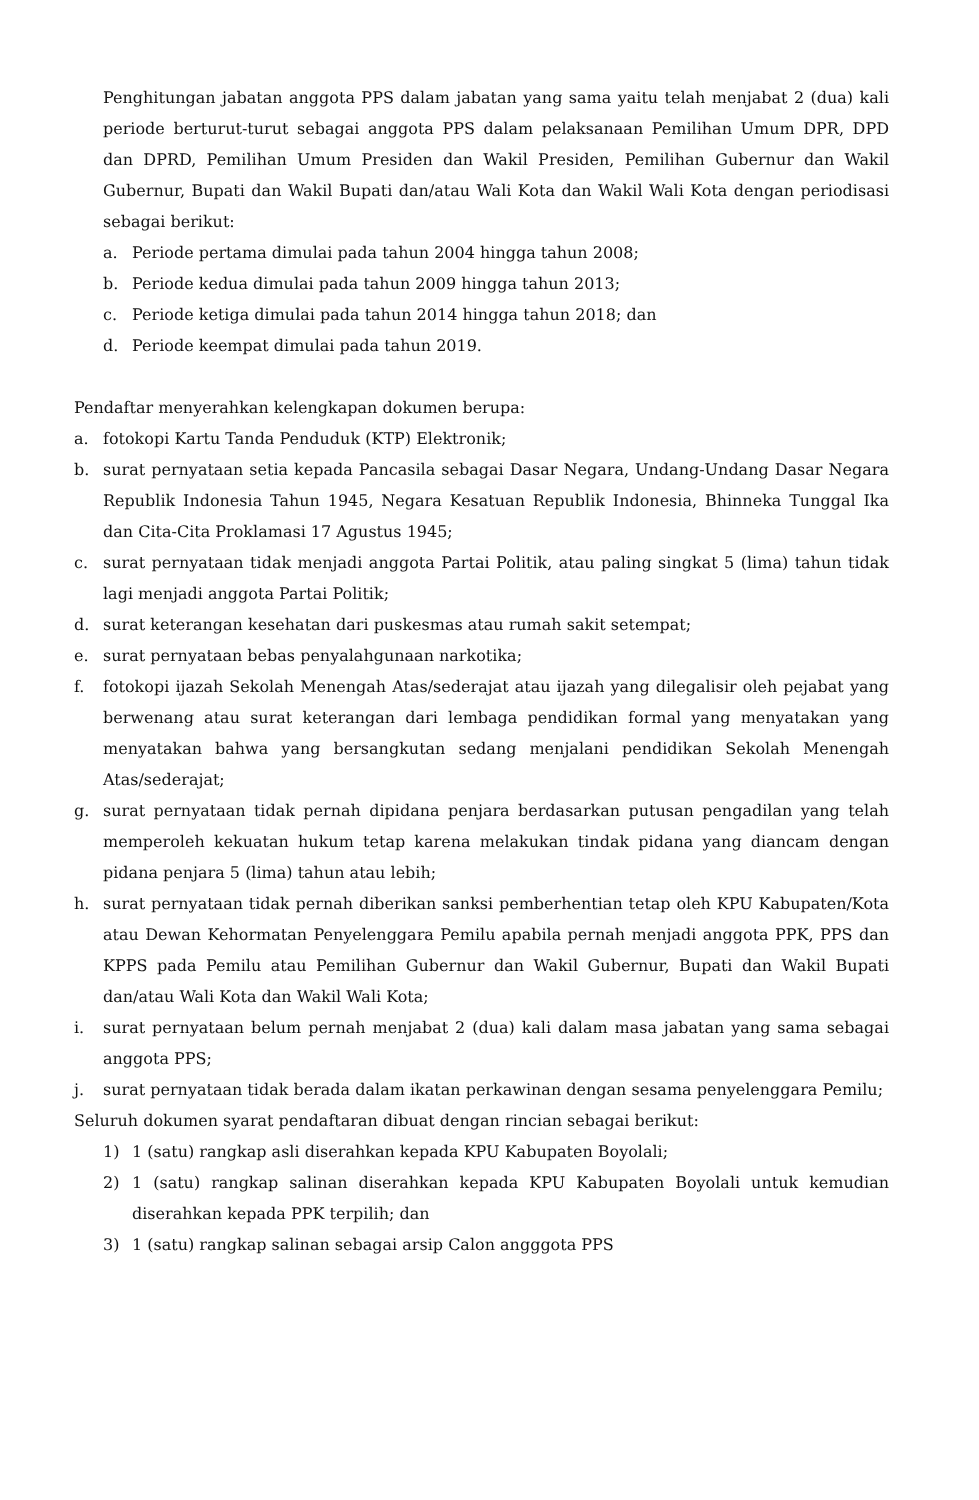Penghitungan jabatan anggota PPS dalam jabatan yang sama yaitu telah menjabat 2 (dua) kali periode berturut-turut sebagai anggota PPS dalam pelaksanaan Pemilihan Umum DPR, DPD dan DPRD, Pemilihan Umum Presiden dan Wakil Presiden, Pemilihan Gubernur dan Wakil Gubernur, Bupati dan Wakil Bupati dan/atau Wali Kota dan Wakil Wali Kota dengan periodisasi sebagai berikut:
a. Periode pertama dimulai pada tahun 2004 hingga tahun 2008;
b. Periode kedua dimulai pada tahun 2009 hingga tahun 2013;
c. Periode ketiga dimulai pada tahun 2014 hingga tahun 2018; dan
d. Periode keempat dimulai pada tahun 2019.
Pendaftar menyerahkan kelengkapan dokumen berupa:
a. fotokopi Kartu Tanda Penduduk (KTP) Elektronik;
b. surat pernyataan setia kepada Pancasila sebagai Dasar Negara, Undang-Undang Dasar Negara Republik Indonesia Tahun 1945, Negara Kesatuan Republik Indonesia, Bhinneka Tunggal Ika dan Cita-Cita Proklamasi 17 Agustus 1945;
c. surat pernyataan tidak menjadi anggota Partai Politik, atau paling singkat 5 (lima) tahun tidak lagi menjadi anggota Partai Politik;
d. surat keterangan kesehatan dari puskesmas atau rumah sakit setempat;
e. surat pernyataan bebas penyalahgunaan narkotika;
f. fotokopi ijazah Sekolah Menengah Atas/sederajat atau ijazah yang dilegalisir oleh pejabat yang berwenang atau surat keterangan dari lembaga pendidikan formal yang menyatakan yang menyatakan bahwa yang bersangkutan sedang menjalani pendidikan Sekolah Menengah Atas/sederajat;
g. surat pernyataan tidak pernah dipidana penjara berdasarkan putusan pengadilan yang telah memperoleh kekuatan hukum tetap karena melakukan tindak pidana yang diancam dengan pidana penjara 5 (lima) tahun atau lebih;
h. surat pernyataan tidak pernah diberikan sanksi pemberhentian tetap oleh KPU Kabupaten/Kota atau Dewan Kehormatan Penyelenggara Pemilu apabila pernah menjadi anggota PPK, PPS dan KPPS pada Pemilu atau Pemilihan Gubernur dan Wakil Gubernur, Bupati dan Wakil Bupati dan/atau Wali Kota dan Wakil Wali Kota;
i. surat pernyataan belum pernah menjabat 2 (dua) kali dalam masa jabatan yang sama sebagai anggota PPS;
j. surat pernyataan tidak berada dalam ikatan perkawinan dengan sesama penyelenggara Pemilu;
Seluruh dokumen syarat pendaftaran dibuat dengan rincian sebagai berikut:
1) 1 (satu) rangkap asli diserahkan kepada KPU Kabupaten Boyolali;
2) 1 (satu) rangkap salinan diserahkan kepada KPU Kabupaten Boyolali untuk kemudian diserahkan kepada PPK terpilih; dan
3) 1 (satu) rangkap salinan sebagai arsip Calon angggota PPS